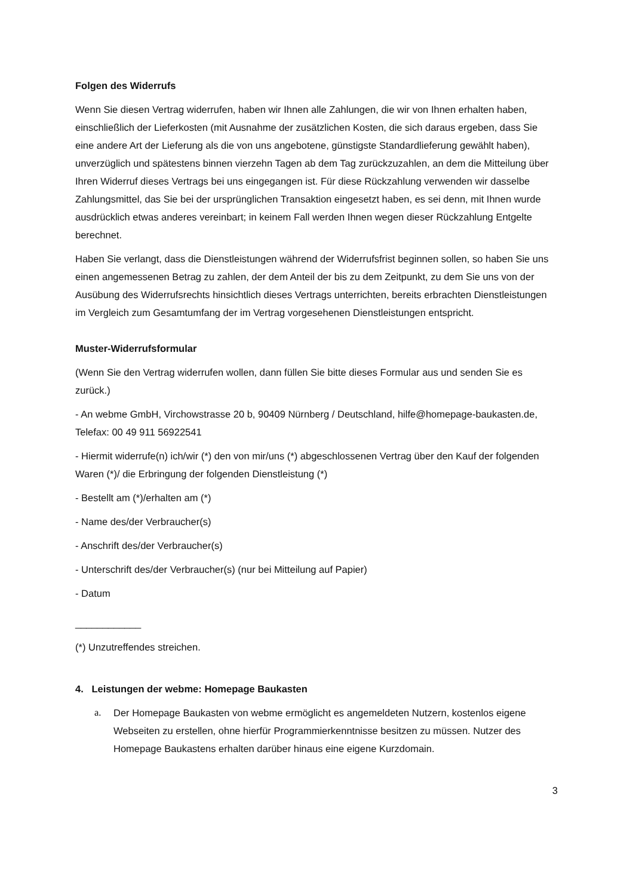Folgen des Widerrufs
Wenn Sie diesen Vertrag widerrufen, haben wir Ihnen alle Zahlungen, die wir von Ihnen erhalten haben, einschließlich der Lieferkosten (mit Ausnahme der zusätzlichen Kosten, die sich daraus ergeben, dass Sie eine andere Art der Lieferung als die von uns angebotene, günstigste Standardlieferung gewählt haben), unverzüglich und spätestens binnen vierzehn Tagen ab dem Tag zurückzuzahlen, an dem die Mitteilung über Ihren Widerruf dieses Vertrags bei uns eingegangen ist. Für diese Rückzahlung verwenden wir dasselbe Zahlungsmittel, das Sie bei der ursprünglichen Transaktion eingesetzt haben, es sei denn, mit Ihnen wurde ausdrücklich etwas anderes vereinbart; in keinem Fall werden Ihnen wegen dieser Rückzahlung Entgelte berechnet.
Haben Sie verlangt, dass die Dienstleistungen während der Widerrufsfrist beginnen sollen, so haben Sie uns einen angemessenen Betrag zu zahlen, der dem Anteil der bis zu dem Zeitpunkt, zu dem Sie uns von der Ausübung des Widerrufsrechts hinsichtlich dieses Vertrags unterrichten, bereits erbrachten Dienstleistungen im Vergleich zum Gesamtumfang der im Vertrag vorgesehenen Dienstleistungen entspricht.
Muster-Widerrufsformular
(Wenn Sie den Vertrag widerrufen wollen, dann füllen Sie bitte dieses Formular aus und senden Sie es zurück.)
- An webme GmbH, Virchowstrasse 20 b, 90409 Nürnberg / Deutschland, hilfe@homepage-baukasten.de, Telefax: 00 49 911 56922541
- Hiermit widerrufe(n) ich/wir (*) den von mir/uns (*) abgeschlossenen Vertrag über den Kauf der folgenden Waren (*)/ die Erbringung der folgenden Dienstleistung (*)
- Bestellt am (*)/erhalten am (*)
- Name des/der Verbraucher(s)
- Anschrift des/der Verbraucher(s)
- Unterschrift des/der Verbraucher(s) (nur bei Mitteilung auf Papier)
- Datum
____________
(*) Unzutreffendes streichen.
4. Leistungen der webme: Homepage Baukasten
a. Der Homepage Baukasten von webme ermöglicht es angemeldeten Nutzern, kostenlos eigene Webseiten zu erstellen, ohne hierfür Programmierkenntnisse besitzen zu müssen. Nutzer des Homepage Baukastens erhalten darüber hinaus eine eigene Kurzdomain.
3